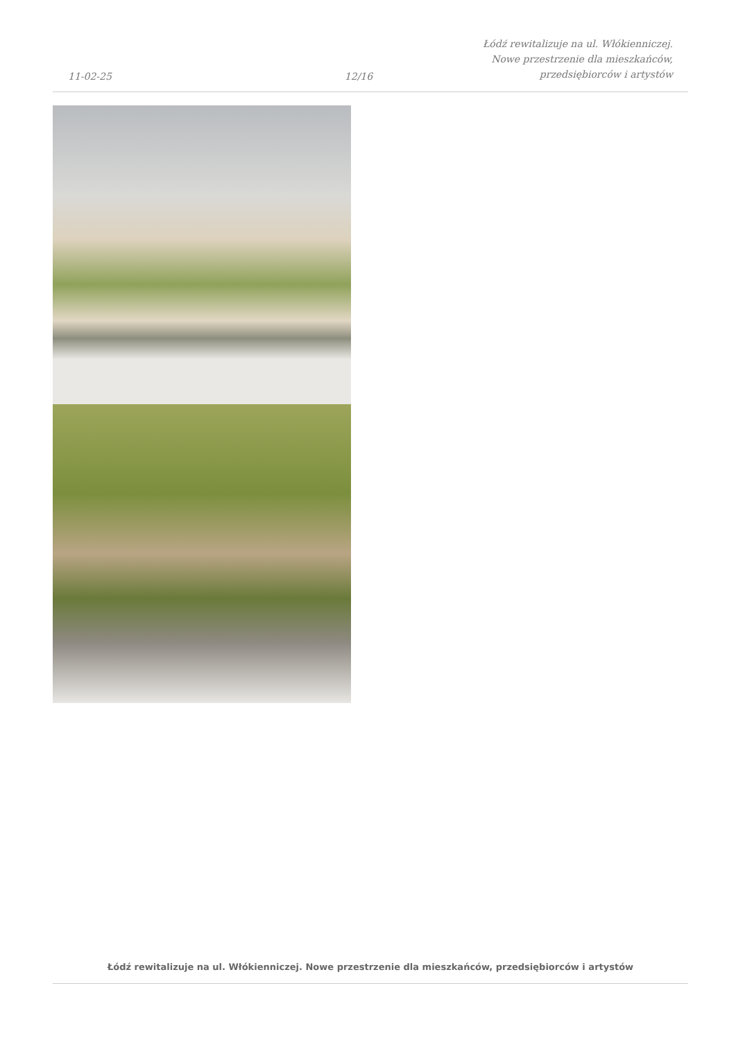11-02-25
12/16
Łódź rewitalizuje na ul. Włókienniczej.
Nowe przestrzenie dla mieszkańców,
przedsiębiorców i artystów
Łódź rewitalizuje na ul. Włókienniczej. Nowe przestrzenie dla mieszkańców, przedsiębiorców i artystów